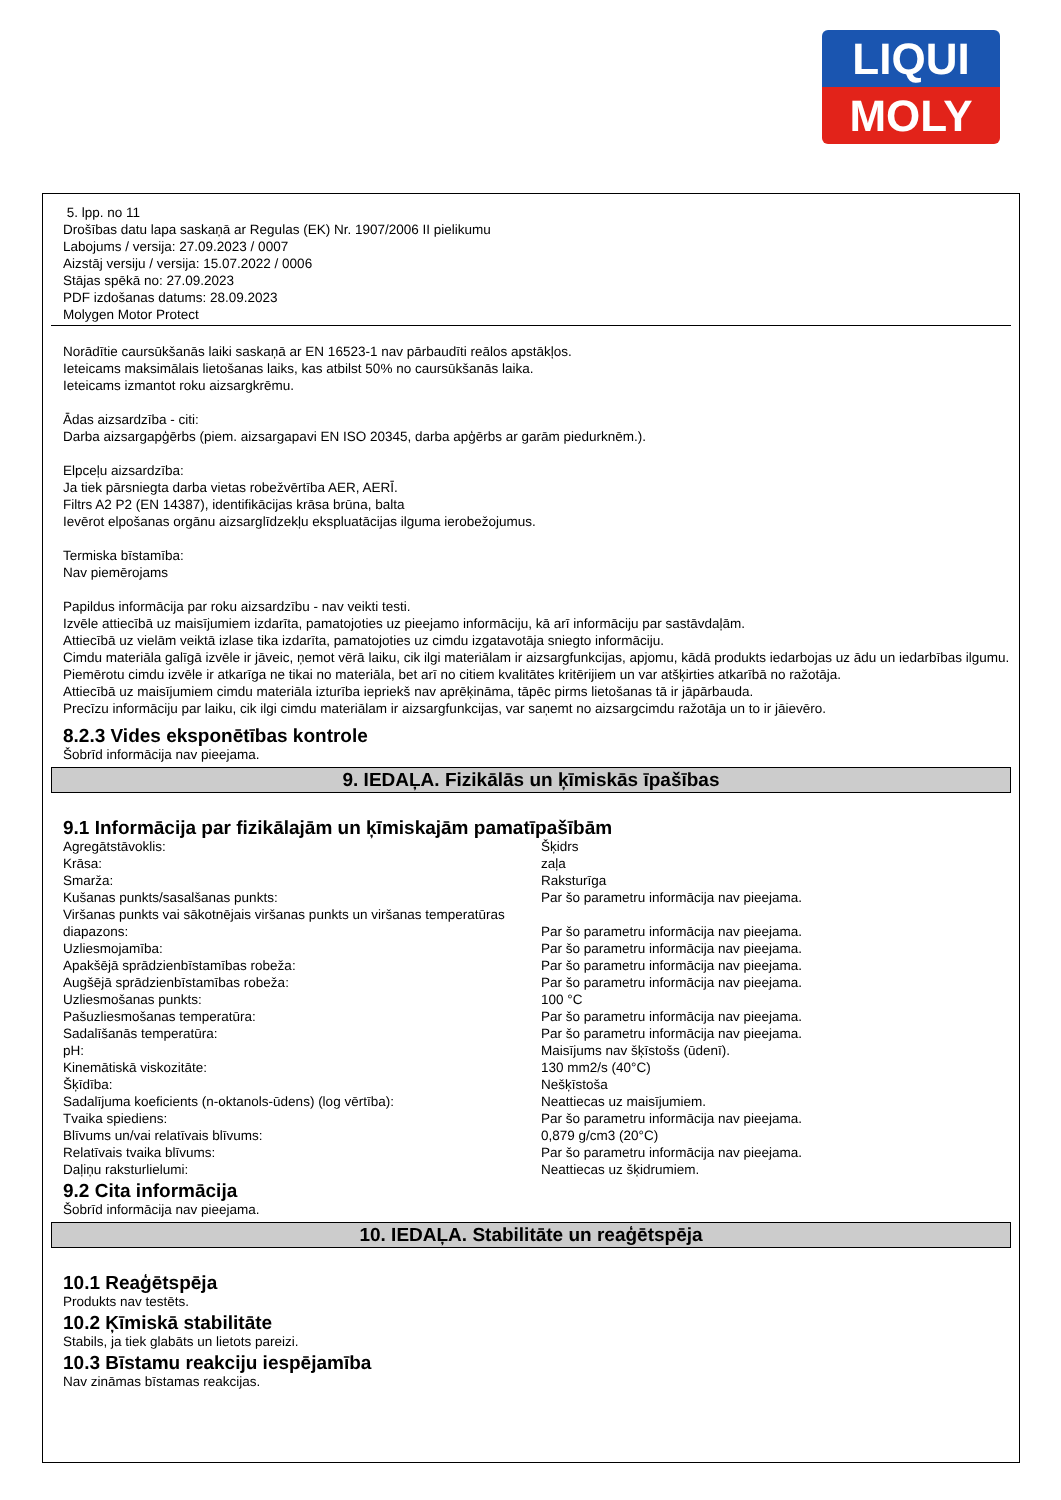LIQUI
MOLY
5. lpp. no 11
Drošības datu lapa saskaņā ar Regulas (EK) Nr. 1907/2006 II pielikumu
Labojums / versija: 27.09.2023 / 0007
Aizstāj versiju / versija: 15.07.2022 / 0006
Stājas spēkā no: 27.09.2023
PDF izdošanas datums: 28.09.2023
Molygen Motor Protect
Norādītie caursūkšanās laiki saskaņā ar EN 16523-1 nav pārbaudīti reālos apstākļos.
Ieteicams maksimālais lietošanas laiks, kas atbilst 50% no caursūkšanās laika.
Ieteicams izmantot roku aizsargkrēmu.
Ādas aizsardzība - citi:
Darba aizsargapģērbs (piem. aizsargapavi EN ISO 20345, darba apģērbs ar garām piedurknēm.).
Elpceļu aizsardzība:
Ja tiek pārsniegta darba vietas robežvērtība AER, AERĪ.
Filtrs A2 P2 (EN 14387), identifikācijas krāsa brūna, balta
Ievērot elpošanas orgānu aizsarglīdzekļu ekspluatācijas ilguma ierobežojumus.
Termiska bīstamība:
Nav piemērojams
Papildus informācija par roku aizsardzību - nav veikti testi.
Izvēle attiecībā uz maisījumiem izdarīta, pamatojoties uz pieejamo informāciju, kā arī informāciju par sastāvdaļām.
Attiecībā uz vielām veiktā izlase tika izdarīta, pamatojoties uz cimdu izgatavotāja sniegto informāciju.
Cimdu materiāla galīgā izvēle ir jāveic, ņemot vērā laiku, cik ilgi materiālam ir aizsargfunkcijas, apjomu, kādā produkts iedarbojas uz ādu un iedarbības ilgumu.
Piemērotu cimdu izvēle ir atkarīga ne tikai no materiāla, bet arī no citiem kvalitātes kritērijiem un var atšķirties atkarībā no ražotāja.
Attiecībā uz maisījumiem cimdu materiāla izturība iepriekš nav aprēķināma, tāpēc pirms lietošanas tā ir jāpārbauda.
Precīzu informāciju par laiku, cik ilgi cimdu materiālam ir aizsargfunkcijas, var saņemt no aizsargcimdu ražotāja un to ir jāievēro.
8.2.3 Vides eksponētības kontrole
Šobrīd informācija nav pieejama.
9. IEDAĻA. Fizikālās un ķīmiskās īpašības
9.1 Informācija par fizikālajām un ķīmiskajām pamatīpašībām
| Agregātstāvoklis: | Šķidrs |
| Krāsa: | zaļa |
| Smarža: | Raksturīga |
| Kušanas punkts/sasalšanas punkts: | Par šo parametru informācija nav pieejama. |
| Viršanas punkts vai sākotnējais viršanas punkts un viršanas temperatūras diapazons: | Par šo parametru informācija nav pieejama. |
| Uzliesmojamība: | Par šo parametru informācija nav pieejama. |
| Apakšējā sprādzienbīstamības robeža: | Par šo parametru informācija nav pieejama. |
| Augšējā sprādzienbīstamības robeža: | Par šo parametru informācija nav pieejama. |
| Uzliesmošanas punkts: | 100 °C |
| Pašuzliesmošanas temperatūra: | Par šo parametru informācija nav pieejama. |
| Sadalīšanās temperatūra: | Par šo parametru informācija nav pieejama. |
| pH: | Maisījums nav šķīstošs (ūdenī). |
| Kinemātiskā viskozitāte: | 130 mm2/s (40°C) |
| Šķīdība: | Nešķīstoša |
| Sadalījuma koeficients (n-oktanols-ūdens) (log vērtība): | Neattiecas uz maisījumiem. |
| Tvaika spiediens: | Par šo parametru informācija nav pieejama. |
| Blīvums un/vai relatīvais blīvums: | 0,879 g/cm3 (20°C) |
| Relatīvais tvaika blīvums: | Par šo parametru informācija nav pieejama. |
| Daļiņu raksturlielumi: | Neattiecas uz šķidrumiem. |
9.2 Cita informācija
Šobrīd informācija nav pieejama.
10. IEDAĻA. Stabilitāte un reaģētspēja
10.1 Reaģētspēja
Produkts nav testēts.
10.2 Ķīmiskā stabilitāte
Stabils, ja tiek glabāts un lietots pareizi.
10.3 Bīstamu reakciju iespējamība
Nav zināmas bīstamas reakcijas.